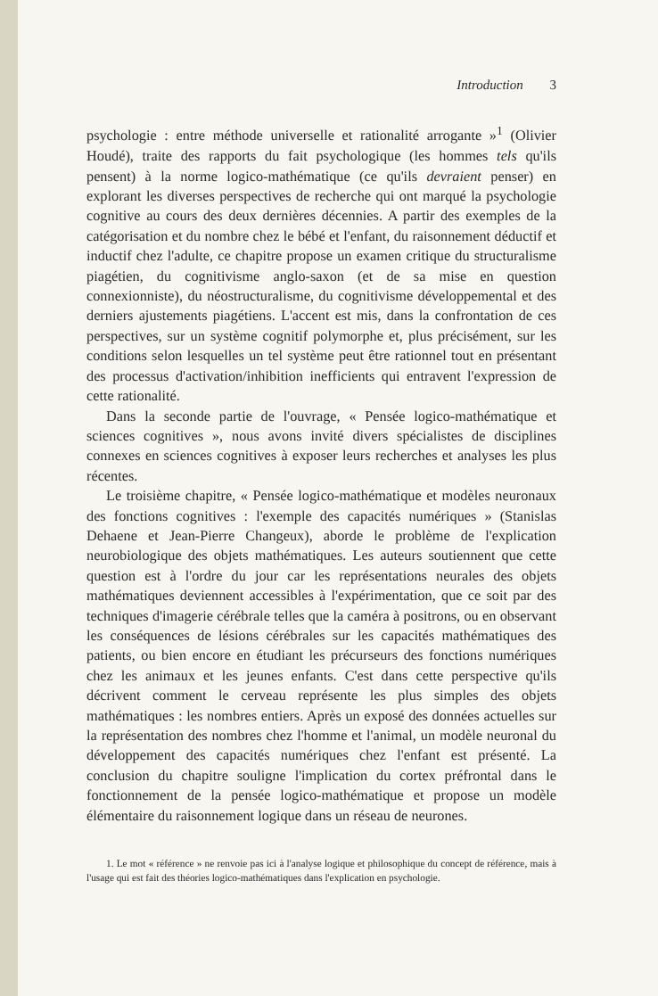Introduction 3
psychologie : entre méthode universelle et rationalité arrogante »<sup>1</sup> (Olivier Houdé), traite des rapports du fait psychologique (les hommes tels qu'ils pensent) à la norme logico-mathématique (ce qu'ils devraient penser) en explorant les diverses perspectives de recherche qui ont marqué la psychologie cognitive au cours des deux dernières décennies. A partir des exemples de la catégorisation et du nombre chez le bébé et l'enfant, du raisonnement déductif et inductif chez l'adulte, ce chapitre propose un examen critique du structuralisme piagétien, du cognitivisme anglo-saxon (et de sa mise en question connexionniste), du néostructuralisme, du cognitivisme développemental et des derniers ajustements piagétiens. L'accent est mis, dans la confrontation de ces perspectives, sur un système cognitif polymorphe et, plus précisément, sur les conditions selon lesquelles un tel système peut être rationnel tout en présentant des processus d'activation/inhibition inefficients qui entravent l'expression de cette rationalité.
Dans la seconde partie de l'ouvrage, « Pensée logico-mathématique et sciences cognitives », nous avons invité divers spécialistes de disciplines connexes en sciences cognitives à exposer leurs recherches et analyses les plus récentes.
Le troisième chapitre, « Pensée logico-mathématique et modèles neuronaux des fonctions cognitives : l'exemple des capacités numériques » (Stanislas Dehaene et Jean-Pierre Changeux), aborde le problème de l'explication neurobiologique des objets mathématiques. Les auteurs soutiennent que cette question est à l'ordre du jour car les représentations neurales des objets mathématiques deviennent accessibles à l'expérimentation, que ce soit par des techniques d'imagerie cérébrale telles que la caméra à positrons, ou en observant les conséquences de lésions cérébrales sur les capacités mathématiques des patients, ou bien encore en étudiant les précurseurs des fonctions numériques chez les animaux et les jeunes enfants. C'est dans cette perspective qu'ils décrivent comment le cerveau représente les plus simples des objets mathématiques : les nombres entiers. Après un exposé des données actuelles sur la représentation des nombres chez l'homme et l'animal, un modèle neuronal du développement des capacités numériques chez l'enfant est présenté. La conclusion du chapitre souligne l'implication du cortex préfrontal dans le fonctionnement de la pensée logico-mathématique et propose un modèle élémentaire du raisonnement logique dans un réseau de neurones.
1. Le mot « référence » ne renvoie pas ici à l'analyse logique et philosophique du concept de référence, mais à l'usage qui est fait des théories logico-mathématiques dans l'explication en psychologie.